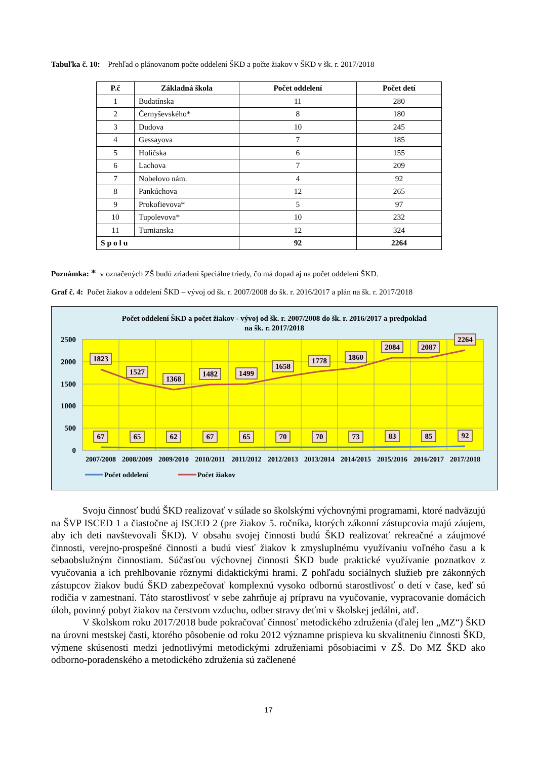Tabuľka č. 10: Prehľad o plánovanom počte oddelení ŠKD a počte žiakov v ŠKD v šk. r. 2017/2018
| P.č | Základná škola | Počet oddelení | Počet detí |
| --- | --- | --- | --- |
| 1 | Budatínska | 11 | 280 |
| 2 | Černyševského* | 8 | 180 |
| 3 | Dudova | 10 | 245 |
| 4 | Gessayova | 7 | 185 |
| 5 | Holíčska | 6 | 155 |
| 6 | Lachova | 7 | 209 |
| 7 | Nobelovo nám. | 4 | 92 |
| 8 | Pankúchova | 12 | 265 |
| 9 | Prokofievova* | 5 | 97 |
| 10 | Tupolevova* | 10 | 232 |
| 11 | Turnianska | 12 | 324 |
| S p o l u | | 92 | 2264 |
Poznámka: * v označených ZŠ budú zriadení špeciálne triedy, čo má dopad aj na počet oddelení ŠKD.
Graf č. 4: Počet žiakov a oddelení ŠKD – vývoj od šk. r. 2007/2008 do šk. r. 2016/2017 a plán na šk. r. 2017/2018
Počet oddelení ŠKD a počet žiakov - vývoj od šk. r. 2007/2008 do šk. r. 2016/2017 a predpoklad
na šk. r. 2017/2018
2500
2000
1500
1000
500
0
1823
1527
1368
1482
1499
1658
1778
1860
2084
2087
2264
67
65
62
67
65
70
70
73
83
85
92
2007/2008
2008/2009
2009/2010
2010/2011
2011/2012
2012/2013
2013/2014
2014/2015
2015/2016
2016/2017
2017/2018
Počet oddelení
Počet žiakov
Svoju činnosť budú ŠKD realizovať v súlade so školskými výchovnými programami, ktoré nadväzujú na ŠVP ISCED 1 a čiastočne aj ISCED 2 (pre žiakov 5. ročníka, ktorých zákonní zástupcovia majú záujem, aby ich deti navštevovali ŠKD). V obsahu svojej činnosti budú ŠKD realizovať rekreačné a záujmové činnosti, verejno-prospešné činnosti a budú viesť žiakov k zmysluplnému využívaniu voľného času a k sebaobslužným činnostiam. Súčasťou výchovnej činnosti ŠKD bude praktické využívanie poznatkov z vyučovania a ich prehlbovanie rôznymi didaktickými hrami. Z pohľadu sociálnych služieb pre zákonných zástupcov žiakov budú ŠKD zabezpečovať komplexnú vysoko odbornú starostlivosť o detí v čase, keď sú rodičia v zamestnaní. Táto starostlivosť v sebe zahrňuje aj prípravu na vyučovanie, vypracovanie domácich úloh, povinný pobyt žiakov na čerstvom vzduchu, odber stravy deťmi v školskej jedálni, atď.
V školskom roku 2017/2018 bude pokračovať činnosť metodického združenia (ďalej len „MZ“) ŠKD na úrovni mestskej časti, ktorého pôsobenie od roku 2012 významne prispieva ku skvalitneniu činnosti ŠKD, výmene skúsenosti medzi jednotlivými metodickými združeniami pôsobiacimi v ZŠ. Do MZ ŠKD ako odborno-poradenského a metodického združenia sú začlenené
17